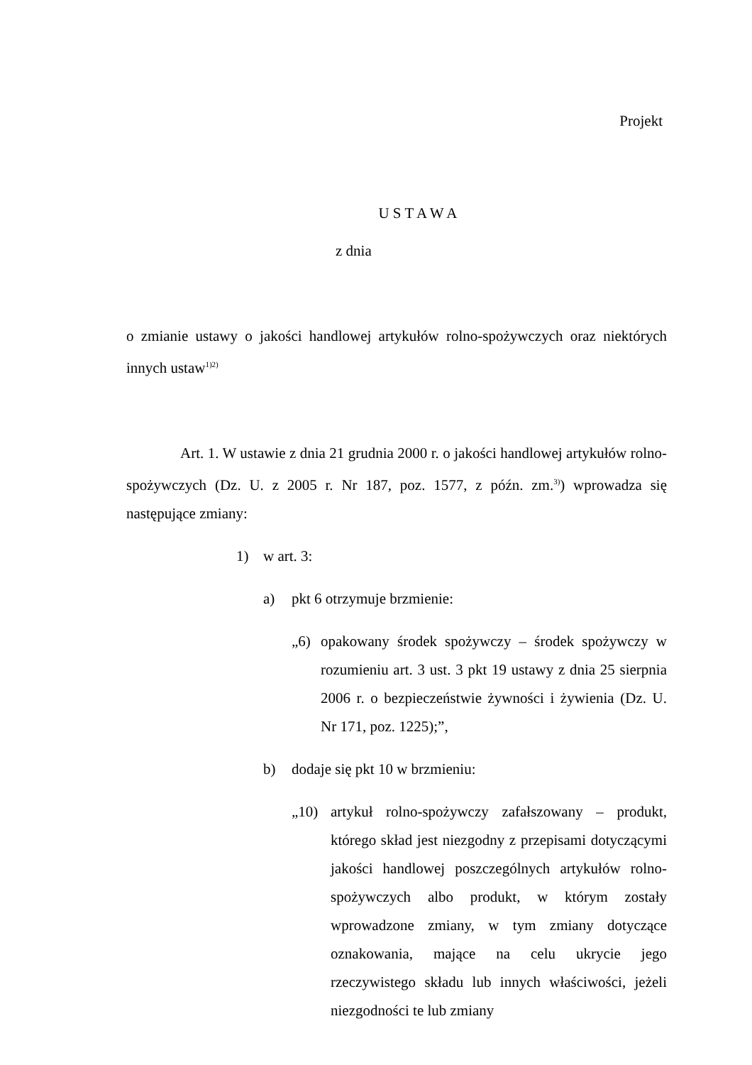Projekt
U S T A W A
z dnia
o zmianie ustawy o jakości handlowej artykułów rolno-spożywczych oraz niektórych innych ustaw<sup>1)2)</sup>
Art. 1. W ustawie z dnia 21 grudnia 2000 r. o jakości handlowej artykułów rolno-spożywczych (Dz. U. z 2005 r. Nr 187, poz. 1577, z późn. zm.<sup>3)</sup>) wprowadza się następujące zmiany:
1) w art. 3:
a) pkt 6 otrzymuje brzmienie:
„6) opakowany środek spożywczy – środek spożywczy w rozumieniu art. 3 ust. 3 pkt 19 ustawy z dnia 25 sierpnia 2006 r. o bezpieczeństwie żywności i żywienia (Dz. U. Nr 171, poz. 1225);”,
b) dodaje się pkt 10 w brzmieniu:
„10) artykuł rolno-spożywczy zafałszowany – produkt, którego skład jest niezgodny z przepisami dotyczącymi jakości handlowej poszczególnych artykułów rolno-spożywczych albo produkt, w którym zostały wprowadzone zmiany, w tym zmiany dotyczące oznakowania, mające na celu ukrycie jego rzeczywistego składu lub innych właściwości, jeżeli niezgodności te lub zmiany